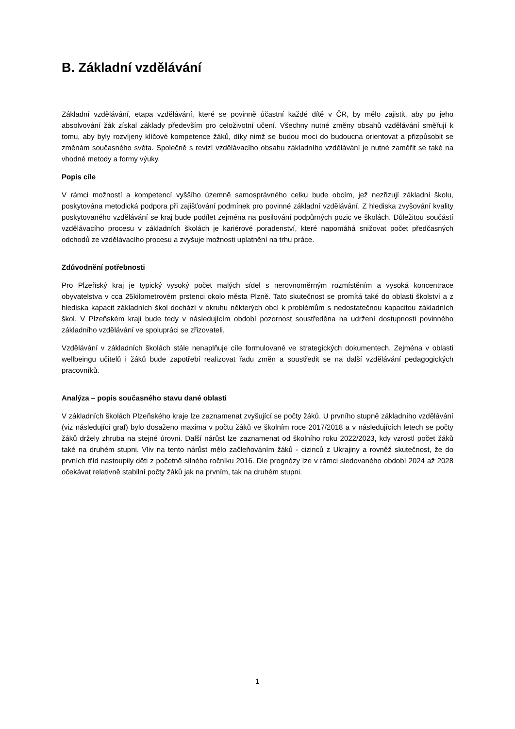B. Základní vzdělávání
Základní vzdělávání, etapa vzdělávání, které se povinně účastní každé dítě v ČR, by mělo zajistit, aby po jeho absolvování žák získal základy především pro celoživotní učení. Všechny nutné změny obsahů vzdělávání směřují k tomu, aby byly rozvíjeny klíčové kompetence žáků, díky nimž se budou moci do budoucna orientovat a přizpůsobit se změnám současného světa. Společně s revizí vzdělávacího obsahu základního vzdělávání je nutné zaměřit se také na vhodné metody a formy výuky.
Popis cíle
V rámci možností a kompetencí vyššího územně samosprávného celku bude obcím, jež nezřizují základní školu, poskytována metodická podpora při zajišťování podmínek pro povinné základní vzdělávání. Z hlediska zvyšování kvality poskytovaného vzdělávání se kraj bude podílet zejména na posilování podpůrných pozic ve školách. Důležitou součástí vzdělávacího procesu v základních školách je kariérové poradenství, které napomáhá snižovat počet předčasných odchodů ze vzdělávacího procesu a zvyšuje možnosti uplatnění na trhu práce.
Zdůvodnění potřebnosti
Pro Plzeňský kraj je typický vysoký počet malých sídel s nerovnoměrným rozmístěním a vysoká koncentrace obyvatelstva v cca 25kilometrovém prstenci okolo města Plzně. Tato skutečnost se promítá také do oblasti školství a z hlediska kapacit základních škol dochází v okruhu některých obcí k problémům s nedostatečnou kapacitou základních škol. V Plzeňském kraji bude tedy v následujícím období pozornost soustředěna na udržení dostupnosti povinného základního vzdělávání ve spolupráci se zřizovateli.
Vzdělávání v základních školách stále nenaplňuje cíle formulované ve strategických dokumentech. Zejména v oblasti wellbeingu učitelů i žáků bude zapotřebí realizovat řadu změn a soustředit se na další vzdělávání pedagogických pracovníků.
Analýza – popis současného stavu dané oblasti
V základních školách Plzeňského kraje lze zaznamenat zvyšující se počty žáků. U prvního stupně základního vzdělávání (viz následující graf) bylo dosaženo maxima v počtu žáků ve školním roce 2017/2018 a v následujících letech se počty žáků držely zhruba na stejné úrovni. Další nárůst lze zaznamenat od školního roku 2022/2023, kdy vzrostl počet žáků také na druhém stupni. Vliv na tento nárůst mělo začleňováním žáků - cizinců z Ukrajiny a rovněž skutečnost, že do prvních tříd nastoupily děti z početně silného ročníku 2016. Dle prognózy lze v rámci sledovaného období 2024 až 2028 očekávat relativně stabilní počty žáků jak na prvním, tak na druhém stupni.
1